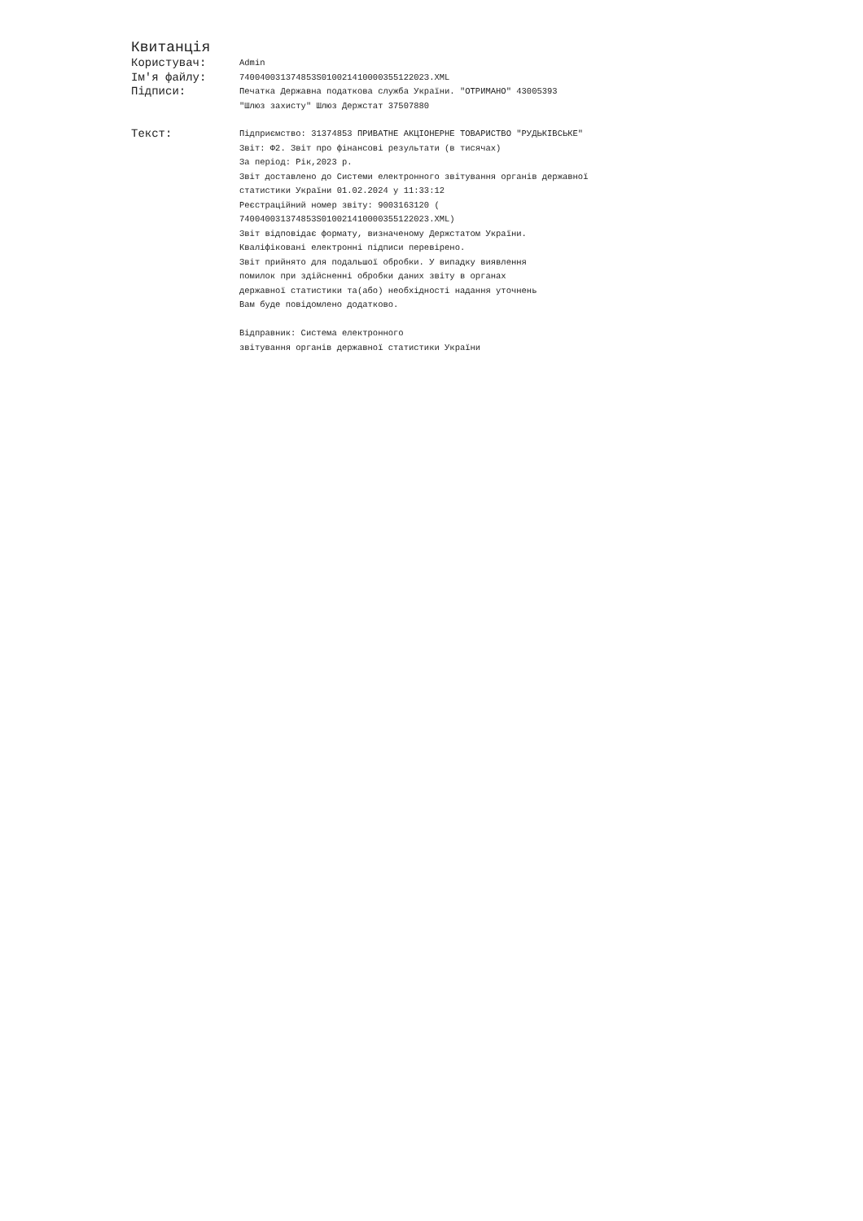Квитанція
| Користувач: | Admin |
| Ім'я файлу: | 740040031374853S01002141000035512202З.XML |
| Підписи: | Печатка Державна податкова служба України. "ОТРИМАНО" 43005393 "Шлюз захисту" Шлюз Держстат 37507880 |
| Текст: | Підприємство: 31374853 ПРИВАТНЕ АКЦІОНЕРНЕ ТОВАРИСТВО "РУДЬКІВСЬКЕ" Звіт: Ф2. Звіт про фінансові результати (в тисячах) За період: Рік,2023 р. Звіт доставлено до Системи електронного звітування органів державної статистики України 01.02.2024 у 11:33:12 Реєстраційний номер звіту: 9003163120 ( 740040031374853S010021410000355122023.XML) Звіт відповідає формату, визначеному Держстатом України. Кваліфіковані електронні підписи перевірено. Звіт прийнято для подальшої обробки. У випадку виявлення помилок при здійсненні обробки даних звіту в органах державної статистики та(або) необхідності надання уточнень Вам буде повідомлено додатково. Відправник: Система електронного звітування органів державної статистики України |